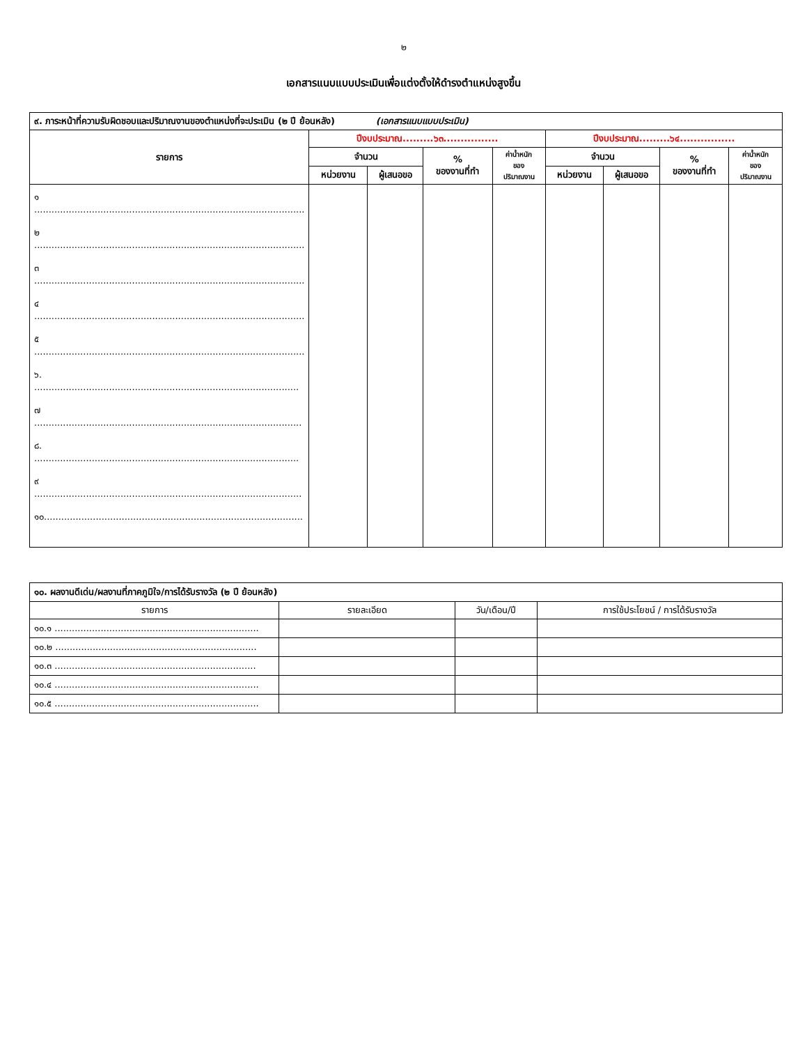๒
เอกสารแนบแบบประเมินเพื่อแต่งตั้งให้ดำรงตำแหน่งสูงขึ้น
| ๙. ภาระหน้าที่ความรับผิดชอบและปริมาณงานของตำแหน่งที่จะประเมิน (๒ ปี ย้อนหลัง) (เอกสารแนบแบบประเมิน) | | | | | | | | |
| รายการ | ปีงบประมาณ.........๖๓................ | | | | ปีงบประมาณ.........๖๔................ | | | |
| | จำนวน | | % ของงานที่ทำ | ค่าน้ำหนัก ของ ปริมาณงาน | จำนวน | | % ของงานที่ทำ | ค่าน้ำหนัก ของ ปริมาณงาน |
| | หน่วยงาน | ผู้เสนอขอ | | | หน่วยงาน | ผู้เสนอขอ | | |
| ๑ .............................................................................................. ๒ .............................................................................................. ๓ .............................................................................................. ๔ .............................................................................................. ๕ .............................................................................................. ๖. ............................................................................................ ๗ ............................................................................................. ๘. ............................................................................................ ๙ ............................................................................................. ๑๐.......................................................................................... | | | | | | | | |
| ๑๐. ผลงานดีเด่น/ผลงานที่ภาคภูมิใจ/การได้รับรางวัล (๒ ปี ย้อนหลัง) | | | |
| รายการ | รายละเอียด | วัน/เดือน/ปี | การใช้ประโยชน์ / การได้รับรางวัล |
| ๑๐.๑ ....................................................................... | | | |
| ๑๐.๒ ...................................................................... | | | |
| ๑๐.๓ ...................................................................... | | | |
| ๑๐.๔ ....................................................................... | | | |
| ๑๐.๕ ....................................................................... | | | |